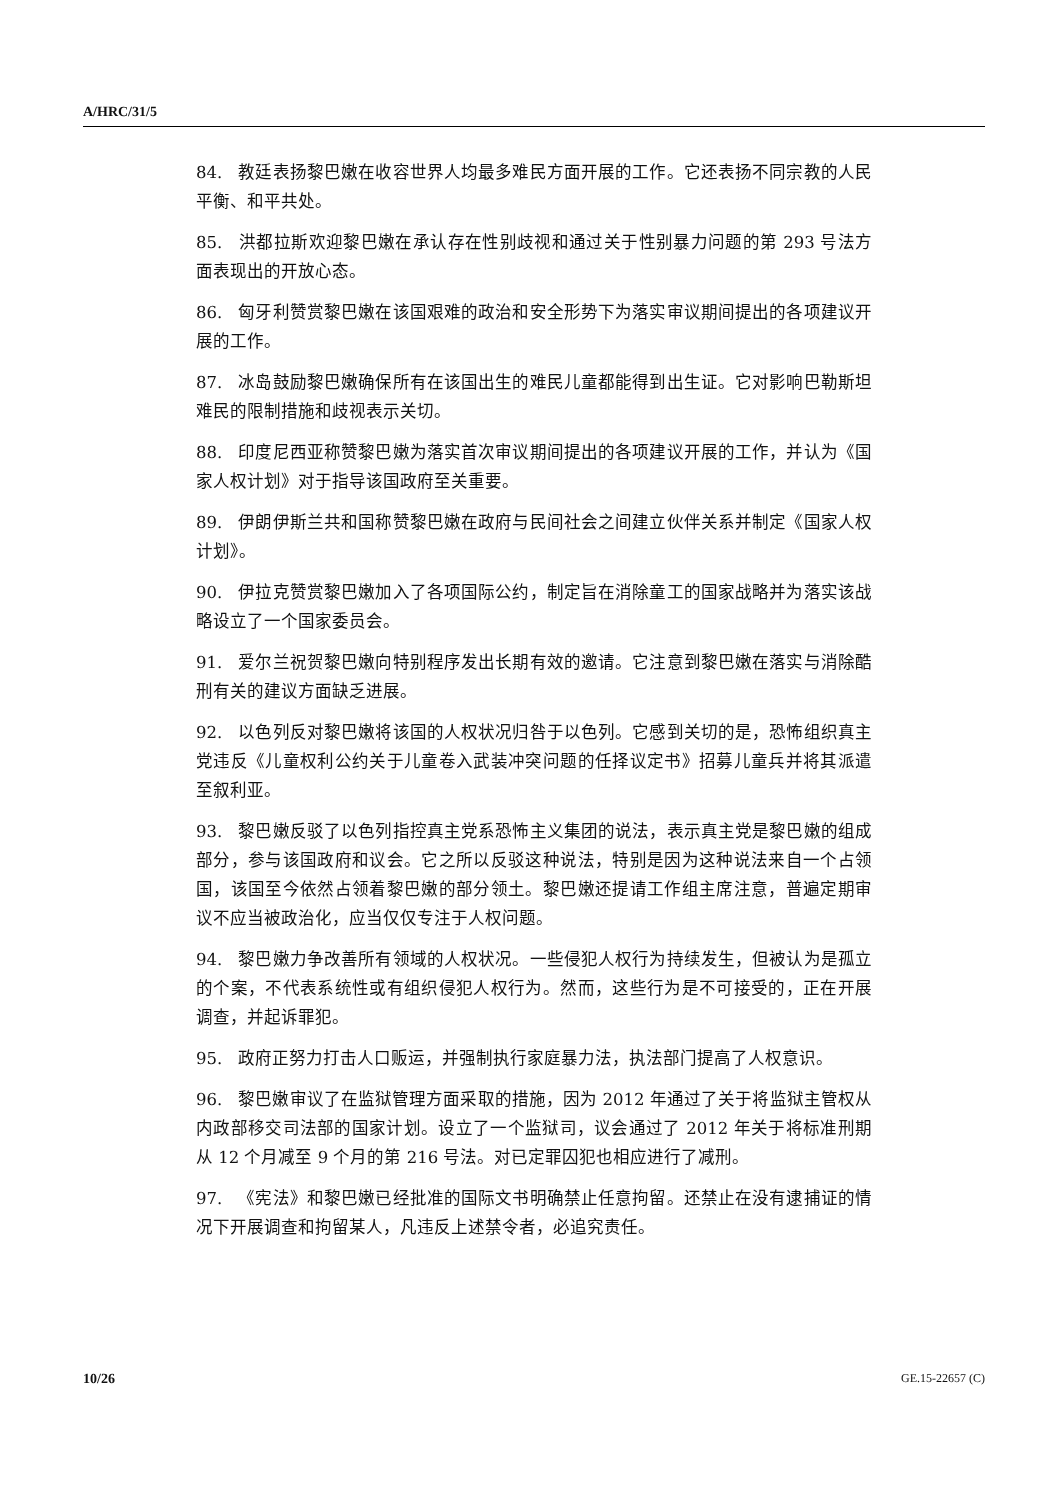A/HRC/31/5
84. 教廷表扬黎巴嫩在收容世界人均最多难民方面开展的工作。它还表扬不同宗教的人民平衡、和平共处。
85. 洪都拉斯欢迎黎巴嫩在承认存在性别歧视和通过关于性别暴力问题的第 293 号法方面表现出的开放心态。
86. 匈牙利赞赏黎巴嫩在该国艰难的政治和安全形势下为落实审议期间提出的各项建议开展的工作。
87. 冰岛鼓励黎巴嫩确保所有在该国出生的难民儿童都能得到出生证。它对影响巴勒斯坦难民的限制措施和歧视表示关切。
88. 印度尼西亚称赞黎巴嫩为落实首次审议期间提出的各项建议开展的工作，并认为《国家人权计划》对于指导该国政府至关重要。
89. 伊朗伊斯兰共和国称赞黎巴嫩在政府与民间社会之间建立伙伴关系并制定《国家人权计划》。
90. 伊拉克赞赏黎巴嫩加入了各项国际公约，制定旨在消除童工的国家战略并为落实该战略设立了一个国家委员会。
91. 爱尔兰祝贺黎巴嫩向特别程序发出长期有效的邀请。它注意到黎巴嫩在落实与消除酷刑有关的建议方面缺乏进展。
92. 以色列反对黎巴嫩将该国的人权状况归咎于以色列。它感到关切的是，恐怖组织真主党违反《儿童权利公约关于儿童卷入武装冲突问题的任择议定书》招募儿童兵并将其派遣至叙利亚。
93. 黎巴嫩反驳了以色列指控真主党系恐怖主义集团的说法，表示真主党是黎巴嫩的组成部分，参与该国政府和议会。它之所以反驳这种说法，特别是因为这种说法来自一个占领国，该国至今依然占领着黎巴嫩的部分领土。黎巴嫩还提请工作组主席注意，普遍定期审议不应当被政治化，应当仅仅专注于人权问题。
94. 黎巴嫩力争改善所有领域的人权状况。一些侵犯人权行为持续发生，但被认为是孤立的个案，不代表系统性或有组织侵犯人权行为。然而，这些行为是不可接受的，正在开展调查，并起诉罪犯。
95. 政府正努力打击人口贩运，并强制执行家庭暴力法，执法部门提高了人权意识。
96. 黎巴嫩审议了在监狱管理方面采取的措施，因为 2012 年通过了关于将监狱主管权从内政部移交司法部的国家计划。设立了一个监狱司，议会通过了 2012 年关于将标准刑期从 12 个月减至 9 个月的第 216 号法。对已定罪囚犯也相应进行了减刑。
97. 《宪法》和黎巴嫩已经批准的国际文书明确禁止任意拘留。还禁止在没有逮捕证的情况下开展调查和拘留某人，凡违反上述禁令者，必追究责任。
10/26 GE.15-22657 (C)